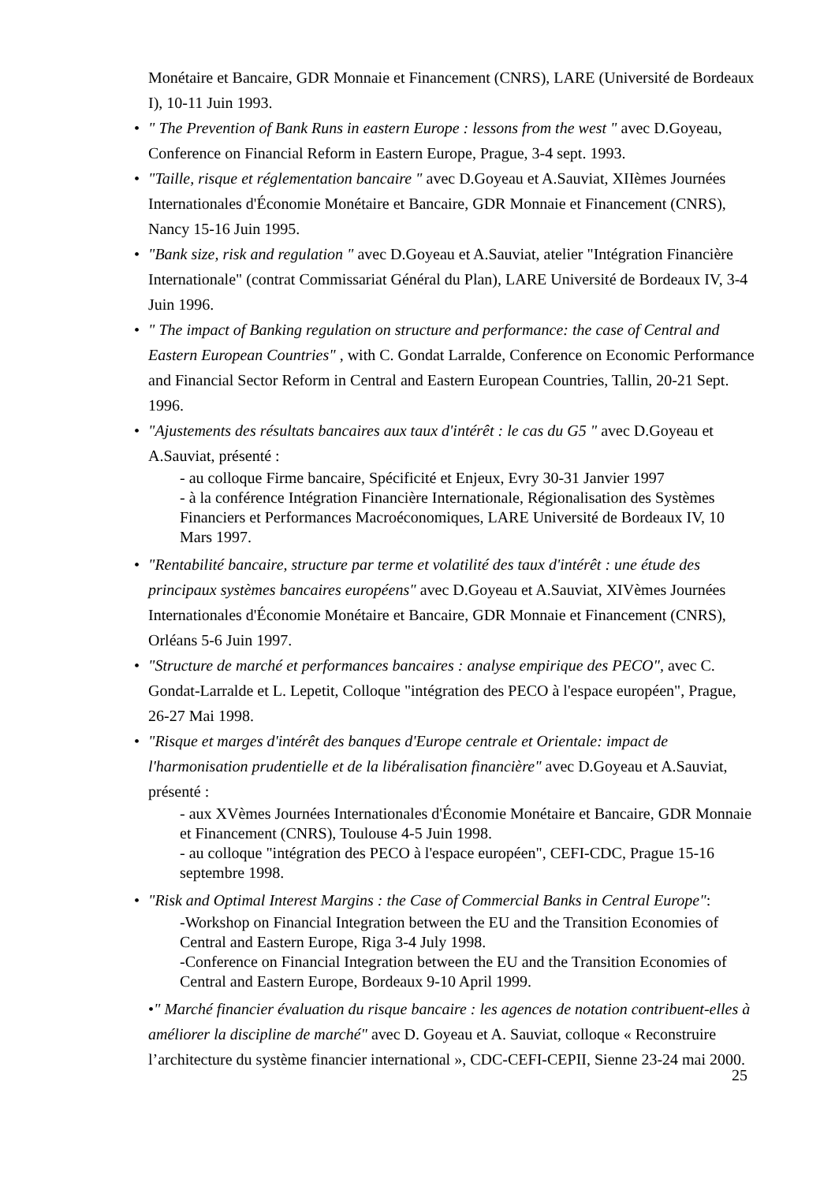Monétaire et Bancaire, GDR Monnaie et Financement (CNRS), LARE (Université de Bordeaux I), 10-11 Juin 1993.
• " The Prevention of Bank Runs in eastern Europe : lessons from the west " avec D.Goyeau, Conference on Financial Reform in Eastern Europe, Prague, 3-4 sept. 1993.
• "Taille, risque et réglementation bancaire " avec D.Goyeau et A.Sauviat, XIIèmes Journées Internationales d'Économie Monétaire et Bancaire, GDR Monnaie et Financement (CNRS), Nancy 15-16 Juin 1995.
• "Bank size, risk and regulation " avec D.Goyeau et A.Sauviat, atelier "Intégration Financière Internationale" (contrat Commissariat Général du Plan), LARE Université de Bordeaux IV, 3-4 Juin 1996.
• " The impact of Banking regulation on structure and performance: the case of Central and Eastern European Countries" , with C. Gondat Larralde, Conference on Economic Performance and Financial Sector Reform in Central and Eastern European Countries, Tallin, 20-21 Sept. 1996.
• "Ajustements des résultats bancaires aux taux d'intérêt : le cas du G5 " avec D.Goyeau et A.Sauviat, présenté :
- au colloque Firme bancaire, Spécificité et Enjeux, Evry 30-31 Janvier 1997
- à la conférence Intégration Financière Internationale, Régionalisation des Systèmes Financiers et Performances Macroéconomiques, LARE Université de Bordeaux IV, 10 Mars 1997.
• "Rentabilité bancaire, structure par terme et volatilité des taux d'intérêt : une étude des principaux systèmes bancaires européens" avec D.Goyeau et A.Sauviat, XIVèmes Journées Internationales d'Économie Monétaire et Bancaire, GDR Monnaie et Financement (CNRS), Orléans 5-6 Juin 1997.
• "Structure de marché et performances bancaires : analyse empirique des PECO", avec C. Gondat-Larralde et L. Lepetit, Colloque "intégration des PECO à l'espace européen", Prague, 26-27 Mai 1998.
• "Risque et marges d'intérêt des banques d'Europe centrale et Orientale: impact de l'harmonisation prudentielle et de la libéralisation financière" avec D.Goyeau et A.Sauviat, présenté :
- aux XVèmes Journées Internationales d'Économie Monétaire et Bancaire, GDR Monnaie et Financement (CNRS), Toulouse 4-5 Juin 1998.
- au colloque "intégration des PECO à l'espace européen", CEFI-CDC, Prague 15-16 septembre 1998.
• "Risk and Optimal Interest Margins : the Case of Commercial Banks in Central Europe":
-Workshop on Financial Integration between the EU and the Transition Economies of Central and Eastern Europe, Riga 3-4 July 1998.
-Conference on Financial Integration between the EU and the Transition Economies of Central and Eastern Europe, Bordeaux 9-10 April 1999.
•" Marché financier évaluation du risque bancaire : les agences de notation contribuent-elles à améliorer la discipline de marché" avec D. Goyeau et A. Sauviat, colloque « Reconstruire l’architecture du système financier international », CDC-CEFI-CEPII, Sienne 23-24 mai 2000.
25